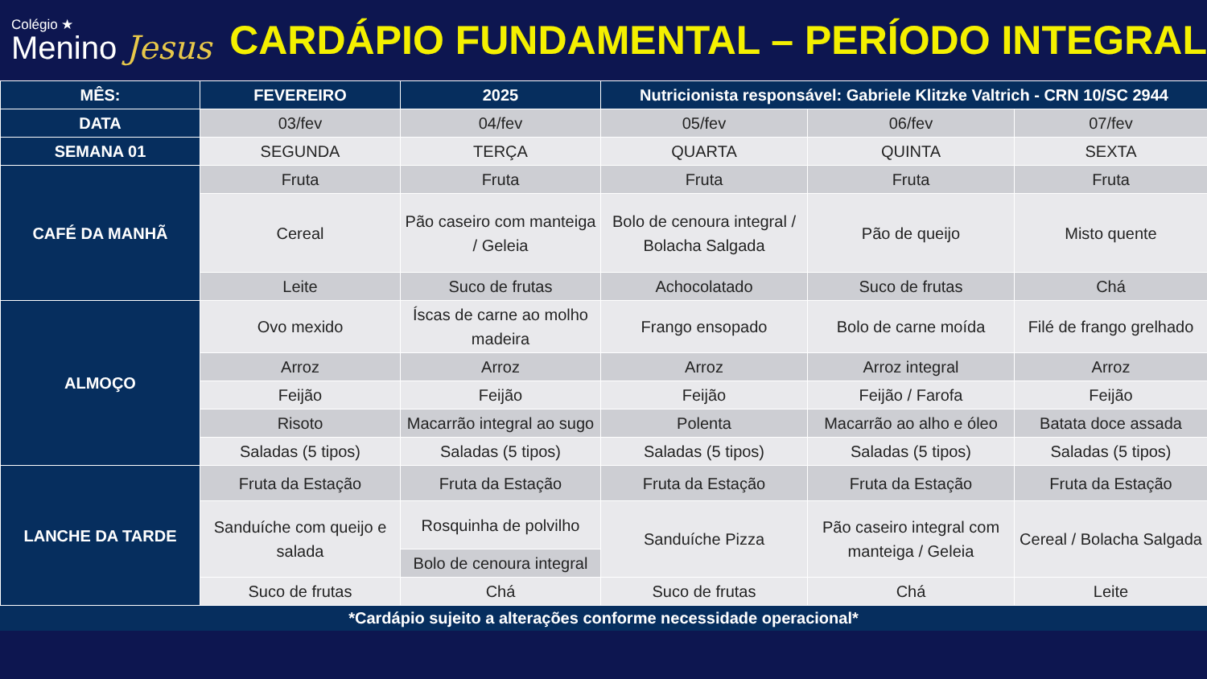Colégio ★
Menino Jesus
CARDÁPIO FUNDAMENTAL – PERÍODO INTEGRAL
| MÊS: | FEVEREIRO | 2025 | Nutricionista responsável: Gabriele Klitzke Valtrich - CRN 10/SC 2944 | | |
| --- | --- | --- | --- | --- | --- |
| DATA | 03/fev | 04/fev | 05/fev | 06/fev | 07/fev |
| SEMANA 01 | SEGUNDA | TERÇA | QUARTA | QUINTA | SEXTA |
| CAFÉ DA MANHÃ | Fruta | Fruta | Fruta | Fruta | Fruta |
| | Cereal | Pão caseiro com manteiga / Geleia | Bolo de cenoura integral / Bolacha Salgada | Pão de queijo | Misto quente |
| | Leite | Suco de frutas | Achocolatado | Suco de frutas | Chá |
| ALMOÇO | Ovo mexido | Íscas de carne ao molho madeira | Frango ensopado | Bolo de carne moída | Filé de frango grelhado |
| | Arroz | Arroz | Arroz | Arroz integral | Arroz |
| | Feijão | Feijão | Feijão | Feijão / Farofa | Feijão |
| | Risoto | Macarrão integral ao sugo | Polenta | Macarrão ao alho e óleo | Batata doce assada |
| | Saladas (5 tipos) | Saladas (5 tipos) | Saladas (5 tipos) | Saladas (5 tipos) | Saladas (5 tipos) |
| LANCHE DA TARDE | Fruta da Estação | Fruta da Estação | Fruta da Estação | Fruta da Estação | Fruta da Estação |
| | Sanduíche com queijo e salada | Rosquinha de polvilho | Sanduíche Pizza | Pão caseiro integral com manteiga / Geleia | Cereal / Bolacha Salgada |
| | | Bolo de cenoura integral | | | |
| | Suco de frutas | Chá | Suco de frutas | Chá | Leite |
*Cardápio sujeito a alterações conforme necessidade operacional*